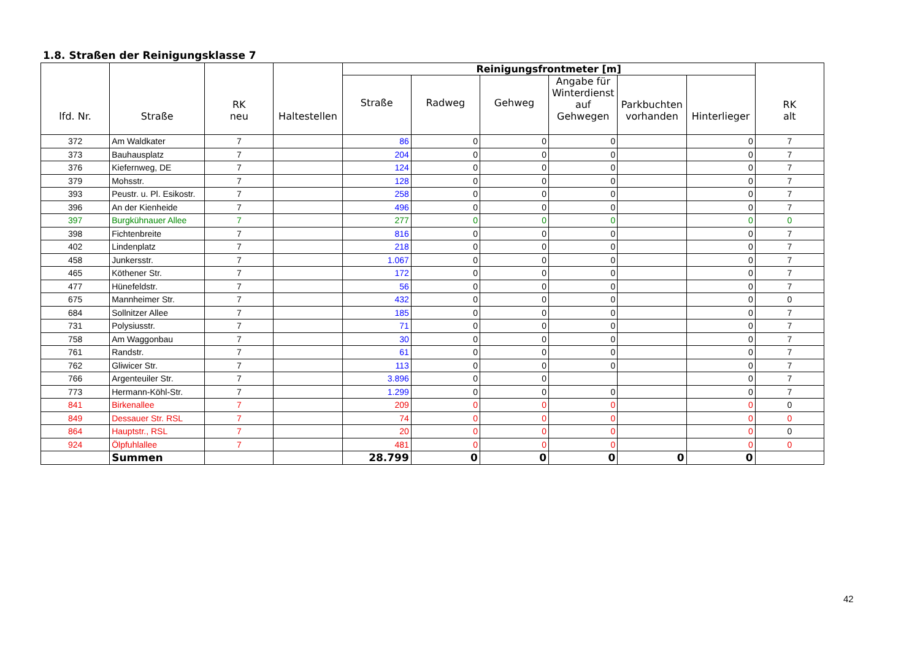1.8. Straßen der Reinigungsklasse 7
| lfd. Nr. | Straße | RK neu | Haltestellen | Reinigungsfrontmeter [m] | | | | | | RK alt |
| --- | --- | --- | --- | --- | --- | --- | --- | --- | --- | --- |
| | | | | Straße | Radweg | Gehweg | Angabe für Winterdienst auf Gehwegen | Parkbuchten vorhanden | Hinterlieger | |
| 372 | Am Waldkater | 7 | | 86 | 0 | 0 | 0 | | 0 | 7 |
| 373 | Bauhausplatz | 7 | | 204 | 0 | 0 | 0 | | 0 | 7 |
| 376 | Kiefernweg, DE | 7 | | 124 | 0 | 0 | 0 | | 0 | 7 |
| 379 | Mohsstr. | 7 | | 128 | 0 | 0 | 0 | | 0 | 7 |
| 393 | Peustr. u. Pl. Esikostr. | 7 | | 258 | 0 | 0 | 0 | | 0 | 7 |
| 396 | An der Kienheide | 7 | | 496 | 0 | 0 | 0 | | 0 | 7 |
| 397 | Burgkühnauer Allee | 7 | | 277 | 0 | 0 | 0 | | 0 | 0 |
| 398 | Fichtenbreite | 7 | | 816 | 0 | 0 | 0 | | 0 | 7 |
| 402 | Lindenplatz | 7 | | 218 | 0 | 0 | 0 | | 0 | 7 |
| 458 | Junkersstr. | 7 | | 1.067 | 0 | 0 | 0 | | 0 | 7 |
| 465 | Köthener Str. | 7 | | 172 | 0 | 0 | 0 | | 0 | 7 |
| 477 | Hünefeldstr. | 7 | | 56 | 0 | 0 | 0 | | 0 | 7 |
| 675 | Mannheimer Str. | 7 | | 432 | 0 | 0 | 0 | | 0 | 0 |
| 684 | Sollnitzer Allee | 7 | | 185 | 0 | 0 | 0 | | 0 | 7 |
| 731 | Polysiusstr. | 7 | | 71 | 0 | 0 | 0 | | 0 | 7 |
| 758 | Am Waggonbau | 7 | | 30 | 0 | 0 | 0 | | 0 | 7 |
| 761 | Randstr. | 7 | | 61 | 0 | 0 | 0 | | 0 | 7 |
| 762 | Gliwicer Str. | 7 | | 113 | 0 | 0 | 0 | | 0 | 7 |
| 766 | Argenteuiler Str. | 7 | | 3.896 | 0 | 0 | | | 0 | 7 |
| 773 | Hermann-Köhl-Str. | 7 | | 1.299 | 0 | 0 | 0 | | 0 | 7 |
| 841 | Birkenallee | 7 | | 209 | 0 | 0 | 0 | | 0 | 0 |
| 849 | Dessauer Str. RSL | 7 | | 74 | 0 | 0 | 0 | | 0 | 0 |
| 864 | Hauptstr., RSL | 7 | | 20 | 0 | 0 | 0 | | 0 | 0 |
| 924 | Ölpfuhlallee | 7 | | 481 | 0 | 0 | 0 | | 0 | 0 |
| | Summen | | | 28.799 | 0 | 0 | 0 | 0 | 0 | |
42